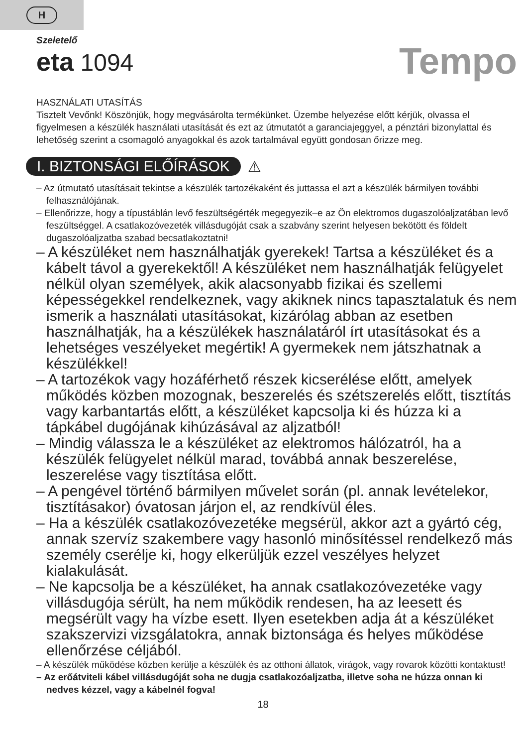H
Szeletelő
eta 1094
Tempo
HASZNÁLATI UTASÍTÁS
Tisztelt Vevőnk! Köszönjük, hogy megvásárolta termékünket. Üzembe helyezése előtt kérjük, olvassa el figyelmesen a készülék használati utasítását és ezt az útmutatót a garanciajeggyel, a pénztári bizonylattal és lehetőség szerint a csomagoló anyagokkal és azok tartalmával együtt gondosan őrizze meg.
I. BIZTONSÁGI ELŐÍRÁSOK ⚠
– Az útmutató utasításait tekintse a készülék tartozékaként és juttassa el azt a készülék bármilyen további felhasználójának.
– Ellenőrizze, hogy a típustáblán levő feszültségérték megegyezik–e az Ön elektromos dugaszolóaljzatában levő feszültséggel. A csatlakozóvezeték villásdugóját csak a szabvány szerint helyesen bekötött és földelt dugaszolóaljzatba szabad becsatlakoztatni!
– A készüléket nem használhatják gyerekek! Tartsa a készüléket és a kábelt távol a gyerekektől! A készüléket nem használhatják felügyelet nélkül olyan személyek, akik alacsonyabb fizikai és szellemi képességekkel rendelkeznek, vagy akiknek nincs tapasztalatuk és nem ismerik a használati utasításokat, kizárólag abban az esetben használhatják, ha a készülékek használatáról írt utasításokat és a lehetséges veszélyeket megértik! A gyermekek nem játszhatnak a készülékkel!
– A tartozékok vagy hozáférhető részek kicserélése előtt, amelyek működés közben mozognak, beszerelés és szétszerelés előtt, tisztítás vagy karbantartás előtt, a készüléket kapcsolja ki és húzza ki a tápkábel dugójának kihúzásával az aljzatból!
– Mindig válassza le a készüléket az elektromos hálózatról, ha a készülék felügyelet nélkül marad, továbbá annak beszerelése, leszerelése vagy tisztítása előtt.
– A pengével történő bármilyen művelet során (pl. annak levételekor, tisztításakor) óvatosan járjon el, az rendkívül éles.
– Ha a készülék csatlakozóvezetéke megsérül, akkor azt a gyártó cég, annak szervíz szakembere vagy hasonló minősítéssel rendelkező más személy cserélje ki, hogy elkerüljük ezzel veszélyes helyzet kialakulását.
– Ne kapcsolja be a készüléket, ha annak csatlakozóvezetéke vagy villásdugója sérült, ha nem működik rendesen, ha az leesett és megsérült vagy ha vízbe esett. Ilyen esetekben adja át a készüléket szakszervizi vizsgálatokra, annak biztonsága és helyes működése ellenőrzése céljából.
– A készülék működése közben kerülje a készülék és az otthoni állatok, virágok, vagy rovarok közötti kontaktust!
– Az erőátviteli kábel villásdugóját soha ne dugja csatlakozóaljzatba, illetve soha ne húzza onnan ki nedves kézzel, vagy a kábelnél fogva!
18